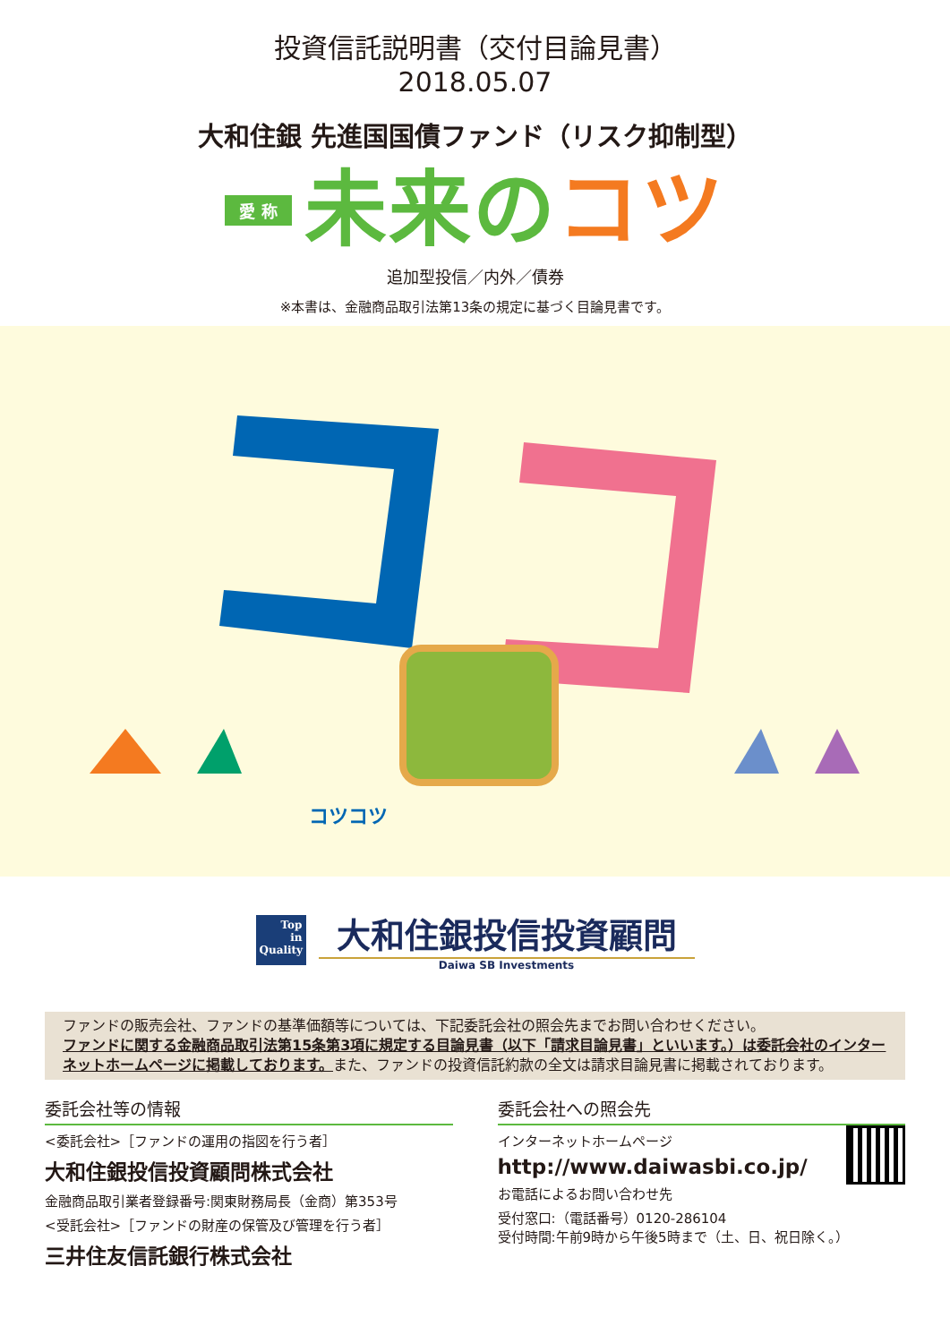投資信託説明書（交付目論見書）
2018.05.07
大和住銀 先進国国債ファンド（リスク抑制型）
愛 称 未来の コツ
追加型投信／内外／債券
※本書は、金融商品取引法第13条の規定に基づく目論見書です。
コツコツ
Top
in
Quality
大和住銀投信投資顧問
Daiwa SB Investments
ファンドの販売会社、ファンドの基準価額等については、下記委託会社の照会先までお問い合わせください。
ファンドに関する金融商品取引法第15条第3項に規定する目論見書（以下「請求目論見書」といいます。）は委託会社のインターネットホームページに掲載しております。また、ファンドの投資信託約款の全文は請求目論見書に掲載されております。
委託会社等の情報
<委託会社>［ファンドの運用の指図を行う者］
大和住銀投信投資顧問株式会社
金融商品取引業者登録番号:関東財務局長（金商）第353号
<受託会社>［ファンドの財産の保管及び管理を行う者］
三井住友信託銀行株式会社
委託会社への照会先
インターネットホームページ
http://www.daiwasbi.co.jp/
お電話によるお問い合わせ先
受付窓口:（電話番号）0120-286104
受付時間:午前9時から午後5時まで（土、日、祝日除く。）